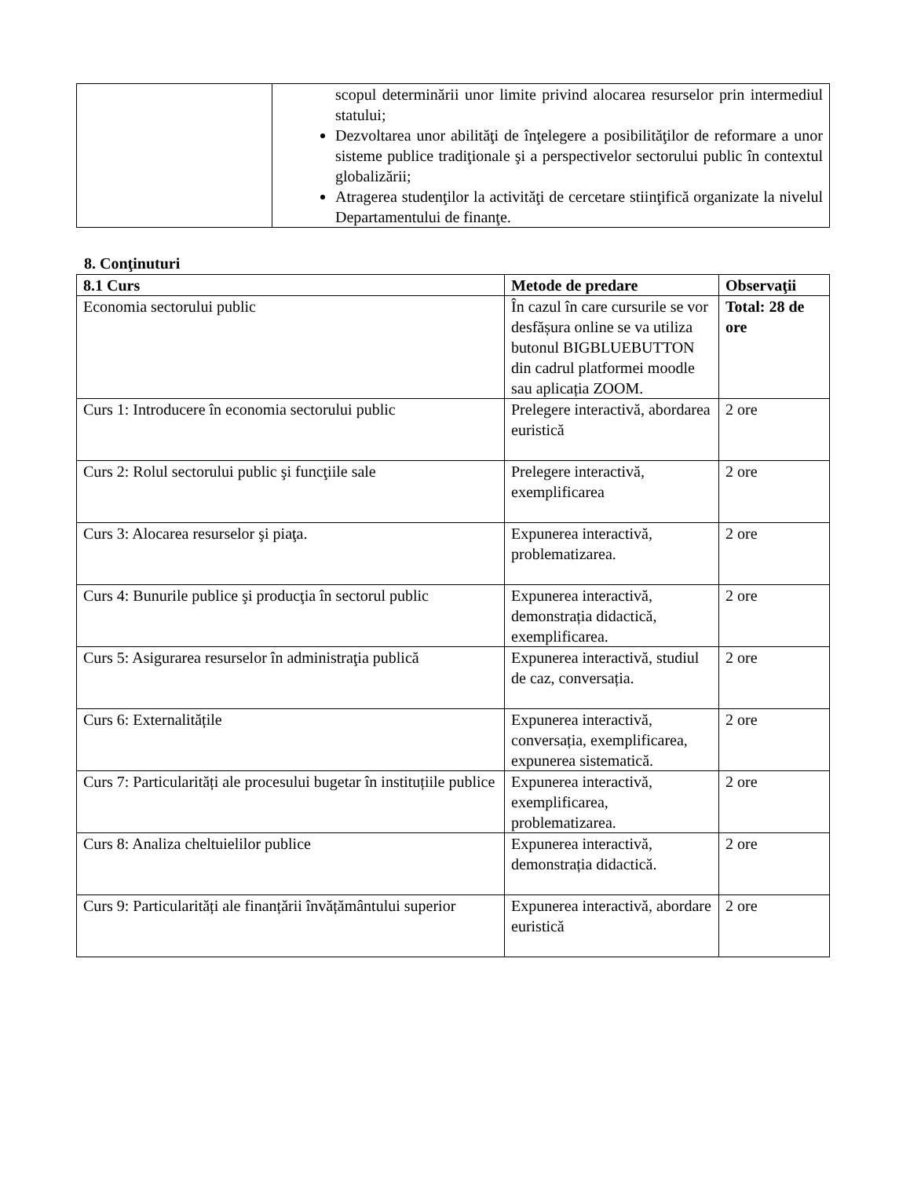| | scopul determinării unor limite privind alocarea resurselor prin intermediul statului; Dezvoltarea unor abilităţi de înţelegere a posibilităţilor de reformare a unor sisteme publice tradiţionale şi a perspectivelor sectorului public în contextul globalizării; Atragerea studenţilor la activităţi de cercetare stiinţifică organizate la nivelul Departamentului de finanţe. |
8. Conţinuturi
| 8.1 Curs | Metode de predare | Observaţii |
| --- | --- | --- |
| Economia sectorului public | În cazul în care cursurile se vor desfășura online se va utiliza butonul BIGBLUEBUTTON din cadrul platformei moodle sau aplicația ZOOM. | Total: 28 de ore |
| Curs 1: Introducere în economia sectorului public | Prelegere interactivă, abordarea euristică | 2 ore |
| Curs 2: Rolul sectorului public şi funcţiile sale | Prelegere interactivă, exemplificarea | 2 ore |
| Curs 3: Alocarea resurselor şi piaţa. | Expunerea interactivă, problematizarea. | 2 ore |
| Curs 4: Bunurile publice şi producţia în sectorul public | Expunerea interactivă, demonstrația didactică, exemplificarea. | 2 ore |
| Curs 5: Asigurarea resurselor în administraţia publică | Expunerea interactivă, studiul de caz, conversația. | 2 ore |
| Curs 6: Externalitățile | Expunerea interactivă, conversația, exemplificarea, expunerea sistematică. | 2 ore |
| Curs 7: Particularități ale procesului bugetar în instituțiile publice | Expunerea interactivă, exemplificarea, problematizarea. | 2 ore |
| Curs 8: Analiza cheltuielilor publice | Expunerea interactivă, demonstrația didactică. | 2 ore |
| Curs 9: Particularități ale finanțării învățământului superior | Expunerea interactivă, abordare euristică | 2 ore |